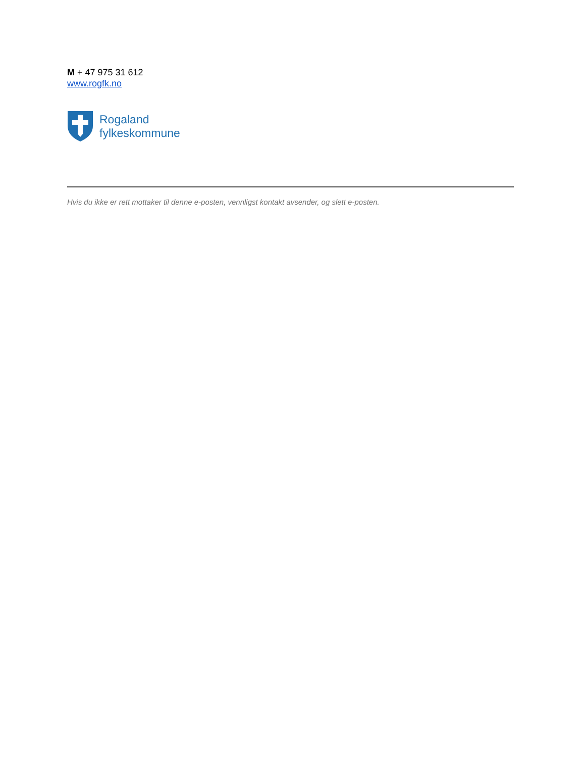M + 47 975 31 612
www.rogfk.no
Rogaland
fylkeskommune
Hvis du ikke er rett mottaker til denne e-posten, vennligst kontakt avsender, og slett e-posten.